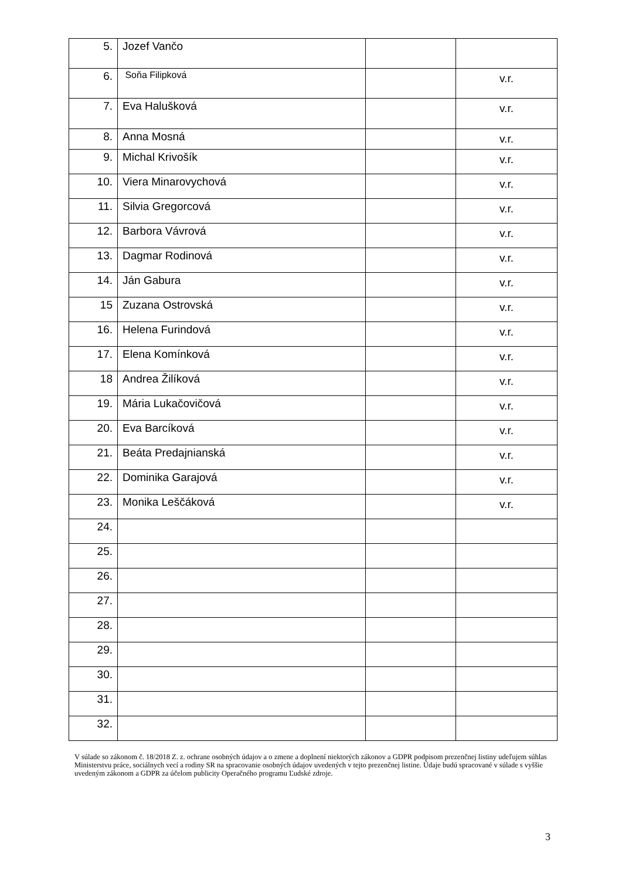| 5. | Jozef Vančo | | |
| 6. | Soňa Filipková | | v.r. |
| 7. | Eva Halušková | | v.r. |
| 8. | Anna Mosná | | v.r. |
| 9. | Michal Krivošík | | v.r. |
| 10. | Viera Minarovychová | | v.r. |
| 11. | Silvia Gregorcová | | v.r. |
| 12. | Barbora Vávrová | | v.r. |
| 13. | Dagmar Rodinová | | v.r. |
| 14. | Ján Gabura | | v.r. |
| 15 | Zuzana Ostrovská | | v.r. |
| 16. | Helena Furindová | | v.r. |
| 17. | Elena Komínková | | v.r. |
| 18 | Andrea Žilíková | | v.r. |
| 19. | Mária Lukačovičová | | v.r. |
| 20. | Eva Barcíková | | v.r. |
| 21. | Beáta Predajnianská | | v.r. |
| 22. | Dominika Garajová | | v.r. |
| 23. | Monika Leščáková | | v.r. |
| 24. | | | |
| 25. | | | |
| 26. | | | |
| 27. | | | |
| 28. | | | |
| 29. | | | |
| 30. | | | |
| 31. | | | |
| 32. | | | |
V súlade so zákonom č. 18/2018 Z. z. ochrane osobných údajov a o zmene a doplnení niektorých zákonov a GDPR podpisom prezenčnej listiny udeľujem súhlas Ministerstvu práce, sociálnych vecí a rodiny SR na spracovanie osobných údajov uvedených v tejto prezenčnej listine. Údaje budú spracované v súlade s vyššie uvedeným zákonom a GDPR za účelom publicity Operačného programu Ľudské zdroje.
3